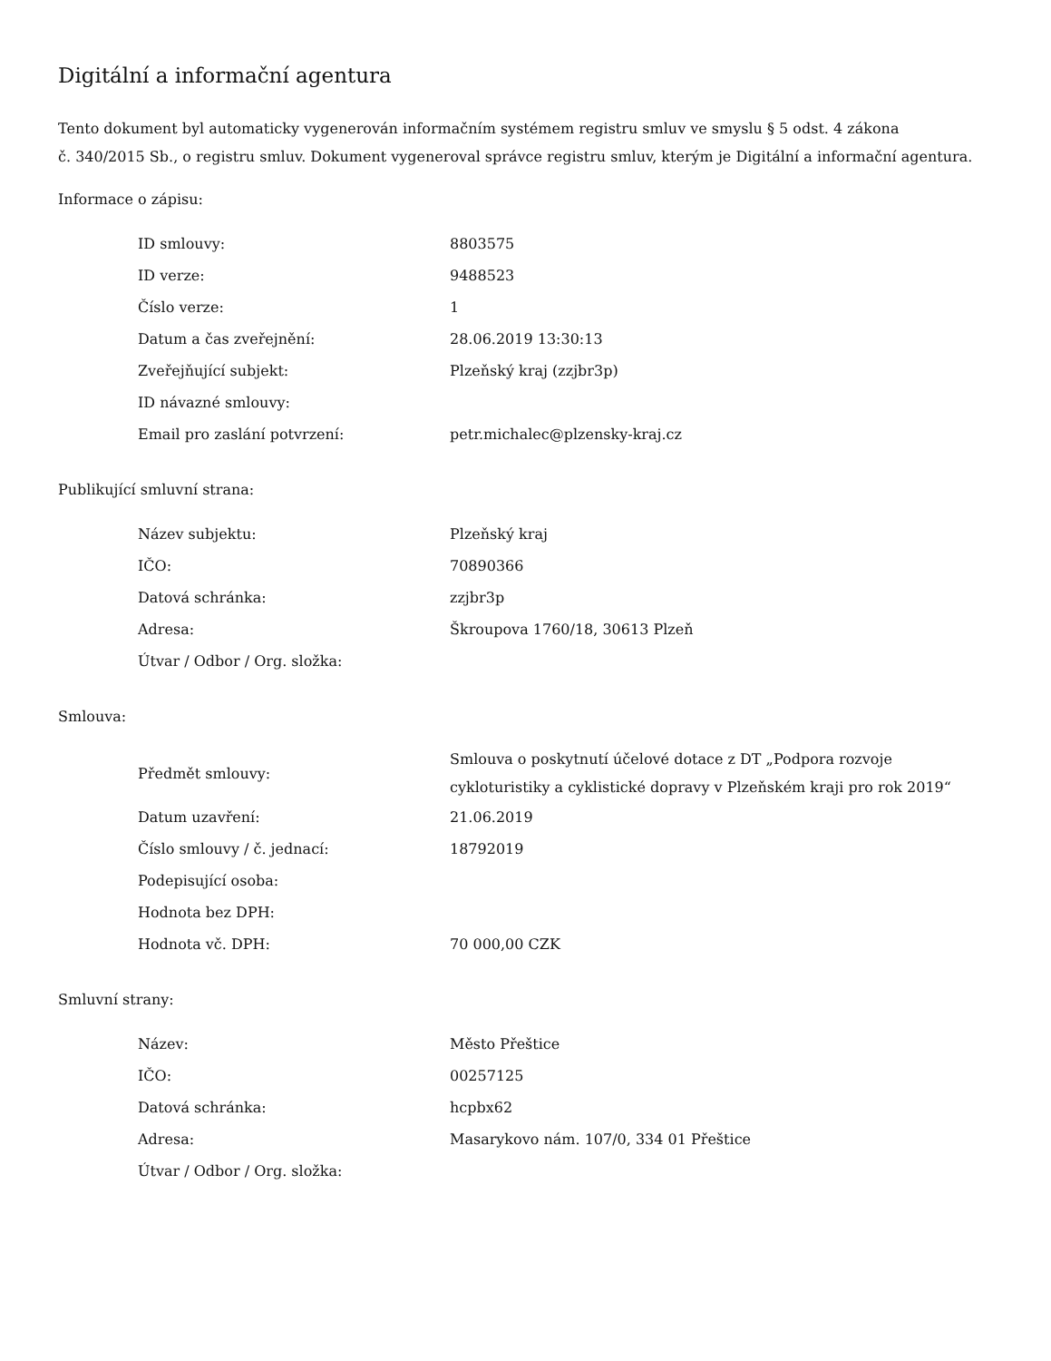Digitální a informační agentura
Tento dokument byl automaticky vygenerován informačním systémem registru smluv ve smyslu § 5 odst. 4 zákona
č. 340/2015 Sb., o registru smluv. Dokument vygeneroval správce registru smluv, kterým je Digitální a informační agentura.
Informace o zápisu:
| ID smlouvy: | 8803575 |
| ID verze: | 9488523 |
| Číslo verze: | 1 |
| Datum a čas zveřejnění: | 28.06.2019 13:30:13 |
| Zveřejňující subjekt: | Plzeňský kraj (zzjbr3p) |
| ID návazné smlouvy: | |
| Email pro zaslání potvrzení: | petr.michalec@plzensky-kraj.cz |
Publikující smluvní strana:
| Název subjektu: | Plzeňský kraj |
| IČO: | 70890366 |
| Datová schránka: | zzjbr3p |
| Adresa: | Škroupova 1760/18, 30613 Plzeň |
| Útvar / Odbor / Org. složka: | |
Smlouva:
| Předmět smlouvy: | Smlouva o poskytnutí účelové dotace z DT „Podpora rozvoje cykloturistiky a cyklistické dopravy v Plzeňském kraji pro rok 2019“ |
| Datum uzavření: | 21.06.2019 |
| Číslo smlouvy / č. jednací: | 18792019 |
| Podepisující osoba: | |
| Hodnota bez DPH: | |
| Hodnota vč. DPH: | 70 000,00 CZK |
Smluvní strany:
| Název: | Město Přeštice |
| IČO: | 00257125 |
| Datová schránka: | hcpbx62 |
| Adresa: | Masarykovo nám. 107/0, 334 01 Přeštice |
| Útvar / Odbor / Org. složka: | |